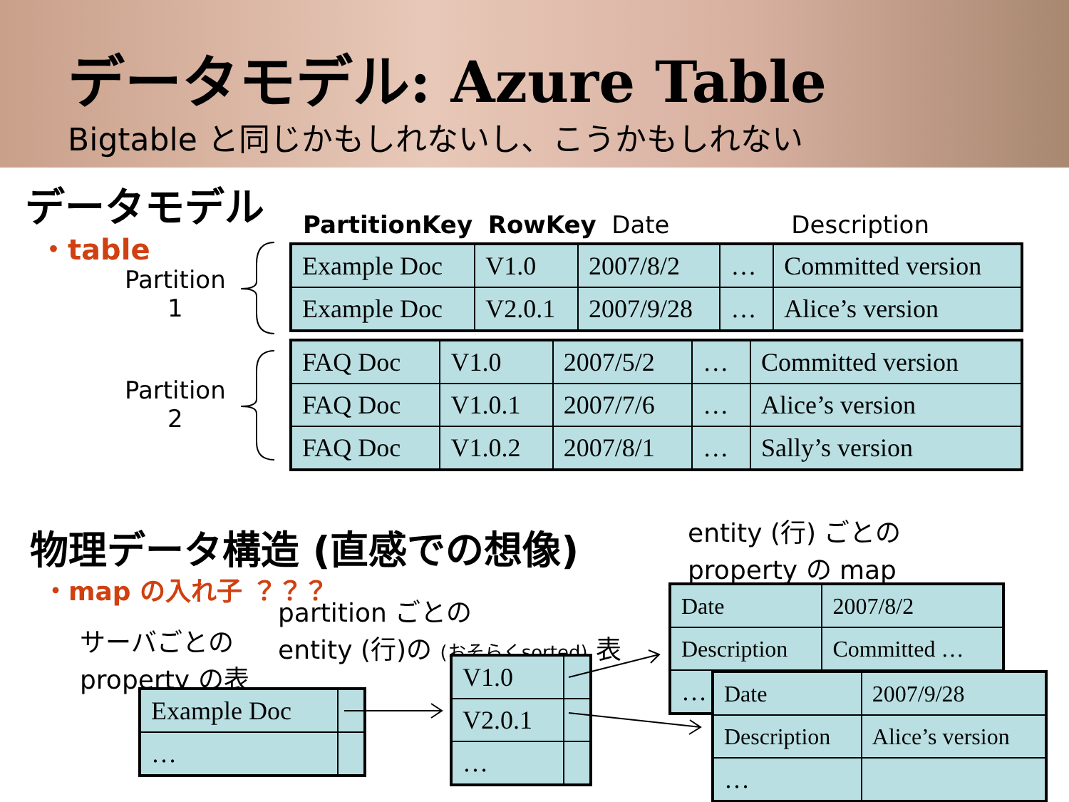データモデル: Azure Table
Bigtable と同じかもしれないし、こうかもしれない
データモデル
・table
Partition
1
Partition
2
PartitionKey RowKey Date Description
| Example Doc | V1.0 | 2007/8/2 | … | Committed version |
| Example Doc | V2.0.1 | 2007/9/28 | … | Alice’s version |
| FAQ Doc | V1.0 | 2007/5/2 | … | Committed version |
| FAQ Doc | V1.0.1 | 2007/7/6 | … | Alice’s version |
| FAQ Doc | V1.0.2 | 2007/8/1 | … | Sally’s version |
物理データ構造 (直感での想像)
・map の入れ子 ？？？
entity (行) ごとの
property の map
partition ごとの
entity (行)の (おそらくsorted) 表
サーバごとの
property の表
| Example Doc | |
| … | |
| V1.0 | |
| V2.0.1 | |
| … | |
| Date | 2007/8/2 |
| Description | Committed … |
| … | |
| Date | 2007/9/28 |
| Description | Alice’s version |
| … | |